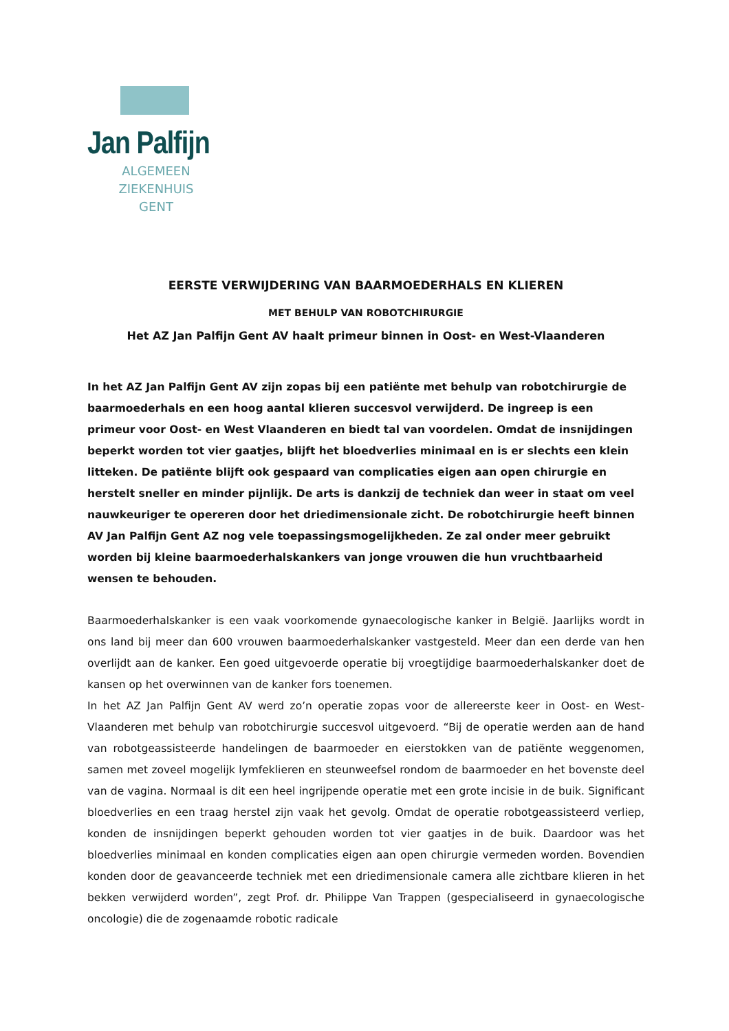Jan Palfijn
ALGEMEEN ZIEKENHUIS
GENT
EERSTE VERWIJDERING VAN BAARMOEDERHALS EN KLIEREN
MET BEHULP VAN ROBOTCHIRURGIE
Het AZ Jan Palfijn Gent AV haalt primeur binnen in Oost- en West-Vlaanderen
In het AZ Jan Palfijn Gent AV zijn zopas bij een patiënte met behulp van robotchirurgie de baarmoederhals en een hoog aantal klieren succesvol verwijderd. De ingreep is een primeur voor Oost- en West Vlaanderen en biedt tal van voordelen. Omdat de insnijdingen beperkt worden tot vier gaatjes, blijft het bloedverlies minimaal en is er slechts een klein litteken. De patiënte blijft ook gespaard van complicaties eigen aan open chirurgie en herstelt sneller en minder pijnlijk. De arts is dankzij de techniek dan weer in staat om veel nauwkeuriger te opereren door het driedimensionale zicht. De robotchirurgie heeft binnen AV Jan Palfijn Gent AZ nog vele toepassingsmogelijkheden. Ze zal onder meer gebruikt worden bij kleine baarmoederhalskankers van jonge vrouwen die hun vruchtbaarheid wensen te behouden.
Baarmoederhalskanker is een vaak voorkomende gynaecologische kanker in België. Jaarlijks wordt in ons land bij meer dan 600 vrouwen baarmoederhalskanker vastgesteld. Meer dan een derde van hen overlijdt aan de kanker. Een goed uitgevoerde operatie bij vroegtijdige baarmoederhalskanker doet de kansen op het overwinnen van de kanker fors toenemen.
In het AZ Jan Palfijn Gent AV werd zo’n operatie zopas voor de allereerste keer in Oost- en West-Vlaanderen met behulp van robotchirurgie succesvol uitgevoerd. “Bij de operatie werden aan de hand van robotgeassisteerde handelingen de baarmoeder en eierstokken van de patiënte weggenomen, samen met zoveel mogelijk lymfeklieren en steunweefsel rondom de baarmoeder en het bovenste deel van de vagina. Normaal is dit een heel ingrijpende operatie met een grote incisie in de buik. Significant bloedverlies en een traag herstel zijn vaak het gevolg. Omdat de operatie robotgeassisteerd verliep, konden de insnijdingen beperkt gehouden worden tot vier gaatjes in de buik. Daardoor was het bloedverlies minimaal en konden complicaties eigen aan open chirurgie vermeden worden. Bovendien konden door de geavanceerde techniek met een driedimensionale camera alle zichtbare klieren in het bekken verwijderd worden”, zegt Prof. dr. Philippe Van Trappen (gespecialiseerd in gynaecologische oncologie) die de zogenaamde robotic radicale